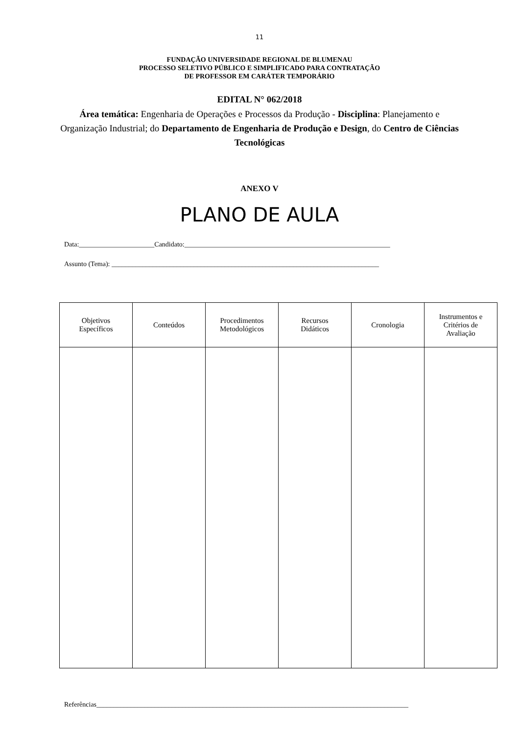11
FUNDAÇÃO UNIVERSIDADE REGIONAL DE BLUMENAU
PROCESSO SELETIVO PÚBLICO E SIMPLIFICADO PARA CONTRATAÇÃO
DE PROFESSOR EM CARÁTER TEMPORÁRIO
EDITAL N° 062/2018
Área temática: Engenharia de Operações e Processos da Produção - Disciplina: Planejamento e Organização Industrial; do Departamento de Engenharia de Produção e Design, do Centro de Ciências Tecnológicas
ANEXO V
PLANO DE AULA
Data:______________________Candidato:____________________________________________________________
Assunto (Tema): ______________________________________________________________________________
| Objetivos Específicos | Conteúdos | Procedimentos Metodológicos | Recursos Didáticos | Cronologia | Instrumentos e Critérios de Avaliação |
| --- | --- | --- | --- | --- | --- |
Referências___________________________________________________________________________________________